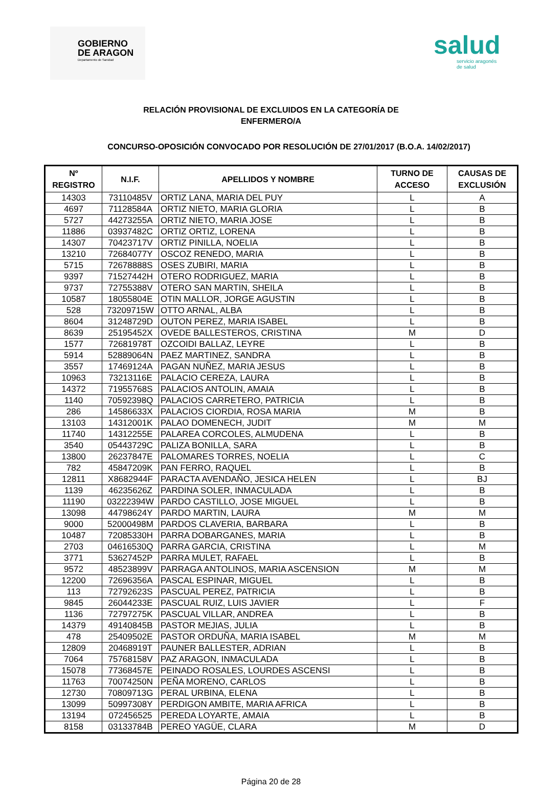GOBIERNO
DE ARAGON
Departamento de Sanidad
salud
servicio aragonés
de salud
RELACIÓN PROVISIONAL DE EXCLUIDOS EN LA CATEGORÍA DE
ENFERMERO/A
CONCURSO-OPOSICIÓN CONVOCADO POR RESOLUCIÓN DE 27/01/2017 (B.O.A. 14/02/2017)
| Nº REGISTRO | N.I.F. | APELLIDOS Y NOMBRE | TURNO DE ACCESO | CAUSAS DE EXCLUSIÓN |
| --- | --- | --- | --- | --- |
| 14303 | 73110485V | ORTIZ LANA, MARIA DEL PUY | L | A |
| 4697 | 71128584A | ORTIZ NIETO, MARIA GLORIA | L | B |
| 5727 | 44273255A | ORTIZ NIETO, MARIA JOSE | L | B |
| 11886 | 03937482C | ORTIZ ORTIZ, LORENA | L | B |
| 14307 | 70423717V | ORTIZ PINILLA, NOELIA | L | B |
| 13210 | 72684077Y | OSCOZ RENEDO, MARIA | L | B |
| 5715 | 72678888S | OSES ZUBIRI, MARIA | L | B |
| 9397 | 71527442H | OTERO RODRIGUEZ, MARIA | L | B |
| 9737 | 72755388V | OTERO SAN MARTIN, SHEILA | L | B |
| 10587 | 18055804E | OTIN MALLOR, JORGE AGUSTIN | L | B |
| 528 | 73209715W | OTTO ARNAL, ALBA | L | B |
| 8604 | 31248729D | OUTON PEREZ, MARIA ISABEL | L | B |
| 8639 | 25195452X | OVEDE BALLESTEROS, CRISTINA | M | D |
| 1577 | 72681978T | OZCOIDI BALLAZ, LEYRE | L | B |
| 5914 | 52889064N | PAEZ MARTINEZ, SANDRA | L | B |
| 3557 | 17469124A | PAGAN NUÑEZ, MARIA JESUS | L | B |
| 10963 | 73213116E | PALACIO CEREZA, LAURA | L | B |
| 14372 | 71955768S | PALACIOS ANTOLIN, AMAIA | L | B |
| 1140 | 70592398Q | PALACIOS CARRETERO, PATRICIA | L | B |
| 286 | 14586633X | PALACIOS CIORDIA, ROSA MARIA | M | B |
| 13103 | 14312001K | PALAO DOMENECH, JUDIT | M | M |
| 11740 | 14312255E | PALAREA CORCOLES, ALMUDENA | L | B |
| 3540 | 05443729C | PALIZA BONILLA, SARA | L | B |
| 13800 | 26237847E | PALOMARES TORRES, NOELIA | L | C |
| 782 | 45847209K | PAN FERRO, RAQUEL | L | B |
| 12811 | X8682944F | PARACTA AVENDAÑO, JESICA HELEN | L | BJ |
| 1139 | 46235626Z | PARDINA SOLER, INMACULADA | L | B |
| 11190 | 03222394W | PARDO CASTILLO, JOSE MIGUEL | L | B |
| 13098 | 44798624Y | PARDO MARTIN, LAURA | M | M |
| 9000 | 52000498M | PARDOS CLAVERIA, BARBARA | L | B |
| 10487 | 72085330H | PARRA DOBARGANES, MARIA | L | B |
| 2703 | 04616530Q | PARRA GARCIA, CRISTINA | L | M |
| 3771 | 53627452P | PARRA MULET, RAFAEL | L | B |
| 9572 | 48523899V | PARRAGA ANTOLINOS, MARIA ASCENSION | M | M |
| 12200 | 72696356A | PASCAL ESPINAR, MIGUEL | L | B |
| 113 | 72792623S | PASCUAL PEREZ, PATRICIA | L | B |
| 9845 | 26044233E | PASCUAL RUIZ, LUIS JAVIER | L | F |
| 1136 | 72797275K | PASCUAL VILLAR, ANDREA | L | B |
| 14379 | 49140845B | PASTOR MEJIAS, JULIA | L | B |
| 478 | 25409502E | PASTOR ORDUÑA, MARIA ISABEL | M | M |
| 12809 | 20468919T | PAUNER BALLESTER, ADRIAN | L | B |
| 7064 | 75768158V | PAZ ARAGON, INMACULADA | L | B |
| 15078 | 77368457E | PEINADO ROSALES, LOURDES ASCENSI | L | B |
| 11763 | 70074250N | PEÑA MORENO, CARLOS | L | B |
| 12730 | 70809713G | PERAL URBINA, ELENA | L | B |
| 13099 | 50997308Y | PERDIGON AMBITE, MARIA AFRICA | L | B |
| 13194 | 072456525 | PEREDA LOYARTE, AMAIA | L | B |
| 8158 | 03133784B | PEREO YAGÜE, CLARA | M | D |
Página 20 de 28